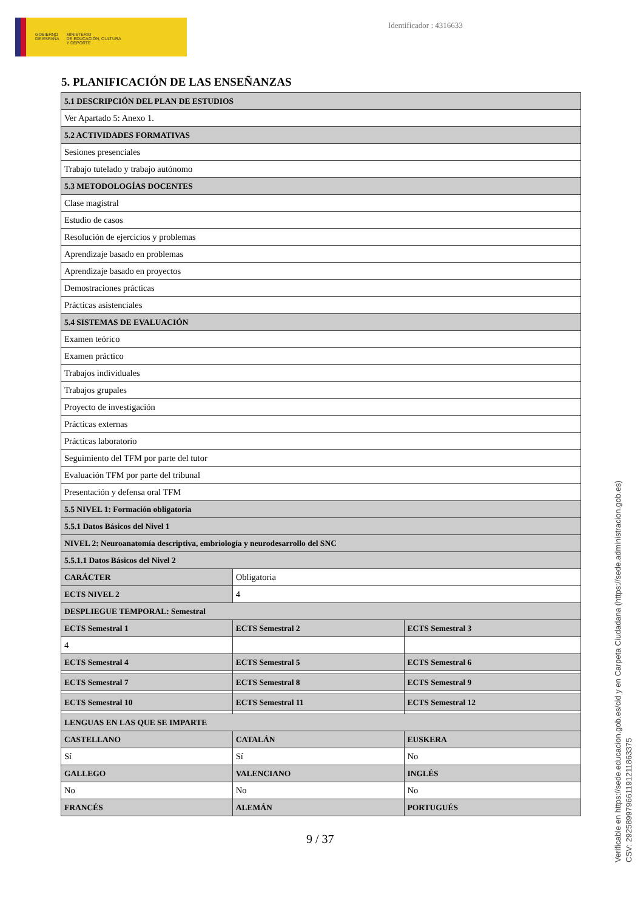GOBIERNO
DE ESPAÑA
MINISTERIO
DE EDUCACIÓN, CULTURA
Y DEPORTE
Identificador : 4316633
5. PLANIFICACIÓN DE LAS ENSEÑANZAS
| 5.1 DESCRIPCIÓN DEL PLAN DE ESTUDIOS | | |
| --- | --- | --- |
| Ver Apartado 5: Anexo 1. | | |
| 5.2 ACTIVIDADES FORMATIVAS | | |
| Sesiones presenciales | | |
| Trabajo tutelado y trabajo autónomo | | |
| 5.3 METODOLOGÍAS DOCENTES | | |
| Clase magistral | | |
| Estudio de casos | | |
| Resolución de ejercicios y problemas | | |
| Aprendizaje basado en problemas | | |
| Aprendizaje basado en proyectos | | |
| Demostraciones prácticas | | |
| Prácticas asistenciales | | |
| 5.4 SISTEMAS DE EVALUACIÓN | | |
| Examen teórico | | |
| Examen práctico | | |
| Trabajos individuales | | |
| Trabajos grupales | | |
| Proyecto de investigación | | |
| Prácticas externas | | |
| Prácticas laboratorio | | |
| Seguimiento del TFM por parte del tutor | | |
| Evaluación TFM por parte del tribunal | | |
| Presentación y defensa oral TFM | | |
| 5.5 NIVEL 1: Formación obligatoria | | |
| 5.5.1 Datos Básicos del Nivel 1 | | |
| NIVEL 2: Neuroanatomía descriptiva, embriología y neurodesarrollo del SNC | | |
| 5.5.1.1 Datos Básicos del Nivel 2 | | |
| CARÁCTER | Obligatoria | |
| ECTS NIVEL 2 | 4 | |
| DESPLIEGUE TEMPORAL: Semestral | | |
| ECTS Semestral 1 | ECTS Semestral 2 | ECTS Semestral 3 |
| 4 | | |
| ECTS Semestral 4 | ECTS Semestral 5 | ECTS Semestral 6 |
| ECTS Semestral 7 | ECTS Semestral 8 | ECTS Semestral 9 |
| ECTS Semestral 10 | ECTS Semestral 11 | ECTS Semestral 12 |
| LENGUAS EN LAS QUE SE IMPARTE | | |
| CASTELLANO | CATALÁN | EUSKERA |
| Sí | Sí | No |
| GALLEGO | VALENCIANO | INGLÉS |
| No | No | No |
| FRANCÉS | ALEMÁN | PORTUGUÉS |
9 / 37
Verificable en https://sede.educacion.gob.es/cid y en Carpeta Ciudadana (https://sede.administracion.gob.es)
CSV: 292589979661191211863375